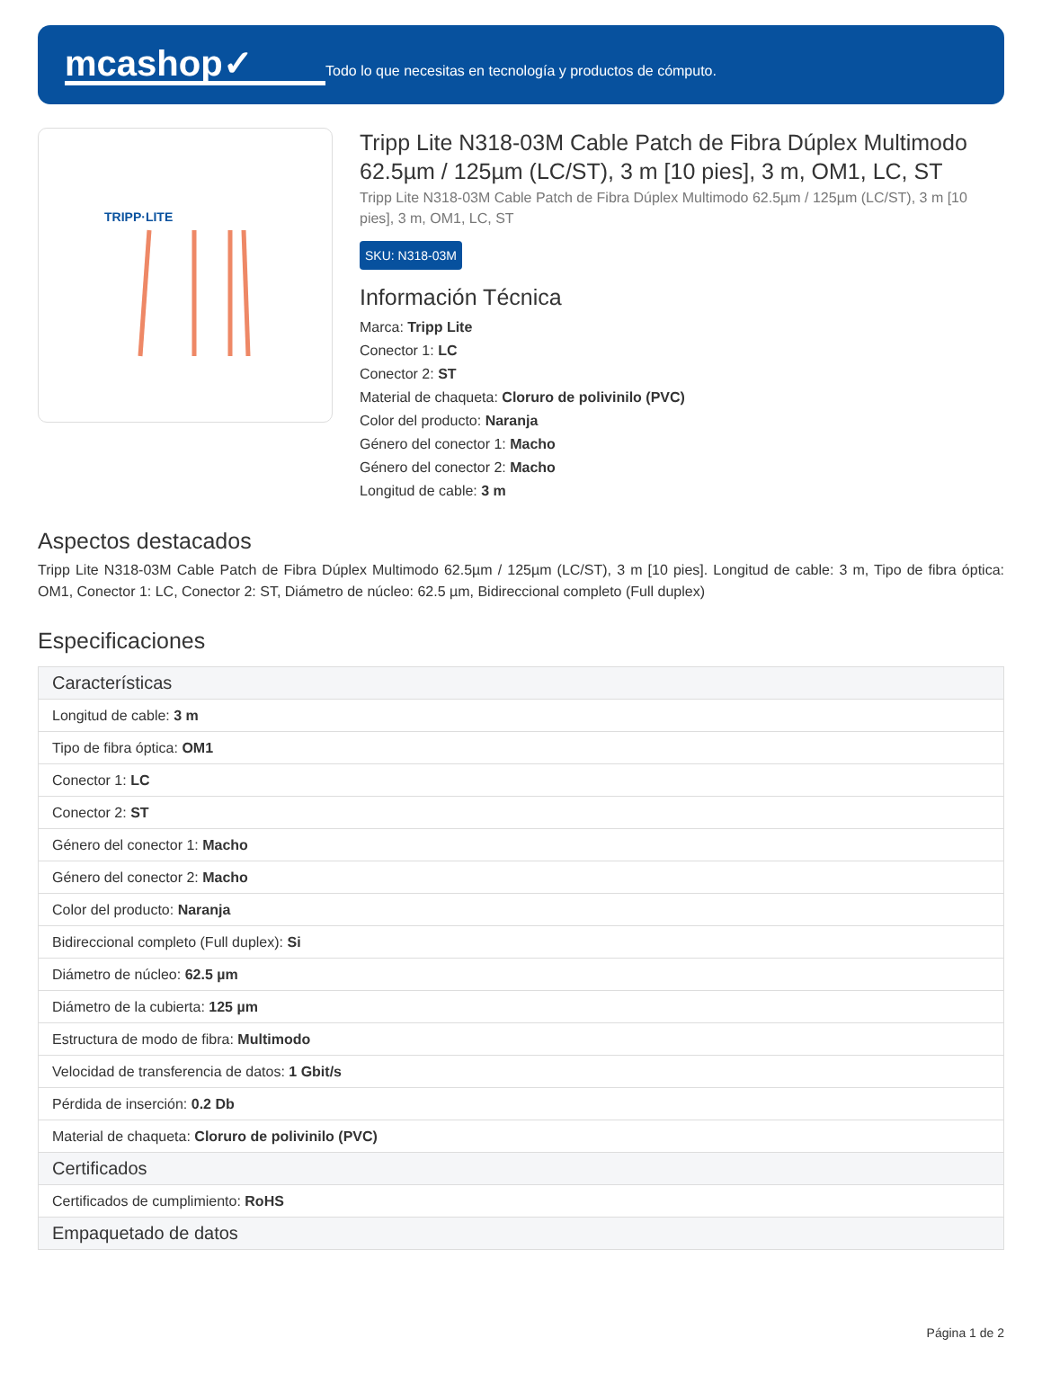mcashop✓
Todo lo que necesitas en tecnología y productos de cómputo.
TRIPP·LITE
Tripp Lite N318-03M Cable Patch de Fibra Dúplex Multimodo 62.5µm / 125µm (LC/ST), 3 m [10 pies], 3 m, OM1, LC, ST
Tripp Lite N318-03M Cable Patch de Fibra Dúplex Multimodo 62.5µm / 125µm (LC/ST), 3 m [10 pies], 3 m, OM1, LC, ST
SKU: N318-03M
Información Técnica
Marca: Tripp Lite
Conector 1: LC
Conector 2: ST
Material de chaqueta: Cloruro de polivinilo (PVC)
Color del producto: Naranja
Género del conector 1: Macho
Género del conector 2: Macho
Longitud de cable: 3 m
Aspectos destacados
Tripp Lite N318-03M Cable Patch de Fibra Dúplex Multimodo 62.5µm / 125µm (LC/ST), 3 m [10 pies]. Longitud de cable: 3 m, Tipo de fibra óptica: OM1, Conector 1: LC, Conector 2: ST, Diámetro de núcleo: 62.5 µm, Bidireccional completo (Full duplex)
Especificaciones
| Características |
| --- |
| Longitud de cable: 3 m |
| Tipo de fibra óptica: OM1 |
| Conector 1: LC |
| Conector 2: ST |
| Género del conector 1: Macho |
| Género del conector 2: Macho |
| Color del producto: Naranja |
| Bidireccional completo (Full duplex): Si |
| Diámetro de núcleo: 62.5 µm |
| Diámetro de la cubierta: 125 µm |
| Estructura de modo de fibra: Multimodo |
| Velocidad de transferencia de datos: 1 Gbit/s |
| Pérdida de inserción: 0.2 Db |
| Material de chaqueta: Cloruro de polivinilo (PVC) |
| Certificados |
| Certificados de cumplimiento: RoHS |
| Empaquetado de datos |
Página 1 de 2